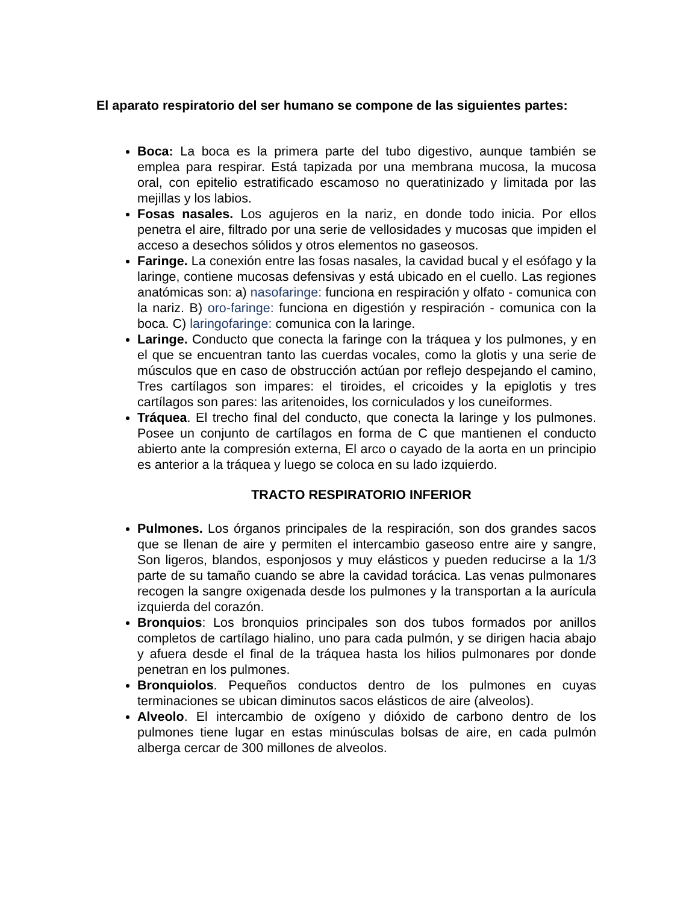El aparato respiratorio del ser humano se compone de las siguientes partes:
Boca: La boca es la primera parte del tubo digestivo, aunque también se emplea para respirar. Está tapizada por una membrana mucosa, la mucosa oral, con epitelio estratificado escamoso no queratinizado y limitada por las mejillas y los labios.
Fosas nasales. Los agujeros en la nariz, en donde todo inicia. Por ellos penetra el aire, filtrado por una serie de vellosidades y mucosas que impiden el acceso a desechos sólidos y otros elementos no gaseosos.
Faringe. La conexión entre las fosas nasales, la cavidad bucal y el esófago y la laringe, contiene mucosas defensivas y está ubicado en el cuello. Las regiones anatómicas son: a) nasofaringe: funciona en respiración y olfato - comunica con la nariz. B) oro-faringe: funciona en digestión y respiración - comunica con la boca. C) laringofaringe: comunica con la laringe.
Laringe. Conducto que conecta la faringe con la tráquea y los pulmones, y en el que se encuentran tanto las cuerdas vocales, como la glotis y una serie de músculos que en caso de obstrucción actúan por reflejo despejando el camino, Tres cartílagos son impares: el tiroides, el cricoides y la epiglotis y tres cartílagos son pares: las aritenoides, los corniculados y los cuneiformes.
Tráquea. El trecho final del conducto, que conecta la laringe y los pulmones. Posee un conjunto de cartílagos en forma de C que mantienen el conducto abierto ante la compresión externa, El arco o cayado de la aorta en un principio es anterior a la tráquea y luego se coloca en su lado izquierdo.
TRACTO RESPIRATORIO INFERIOR
Pulmones. Los órganos principales de la respiración, son dos grandes sacos que se llenan de aire y permiten el intercambio gaseoso entre aire y sangre, Son ligeros, blandos, esponjosos y muy elásticos y pueden reducirse a la 1/3 parte de su tamaño cuando se abre la cavidad torácica. Las venas pulmonares recogen la sangre oxigenada desde los pulmones y la transportan a la aurícula izquierda del corazón.
Bronquios: Los bronquios principales son dos tubos formados por anillos completos de cartílago hialino, uno para cada pulmón, y se dirigen hacia abajo y afuera desde el final de la tráquea hasta los hilios pulmonares por donde penetran en los pulmones.
Bronquiolos. Pequeños conductos dentro de los pulmones en cuyas terminaciones se ubican diminutos sacos elásticos de aire (alveolos).
Alveolo. El intercambio de oxígeno y dióxido de carbono dentro de los pulmones tiene lugar en estas minúsculas bolsas de aire, en cada pulmón alberga cercar de 300 millones de alveolos.